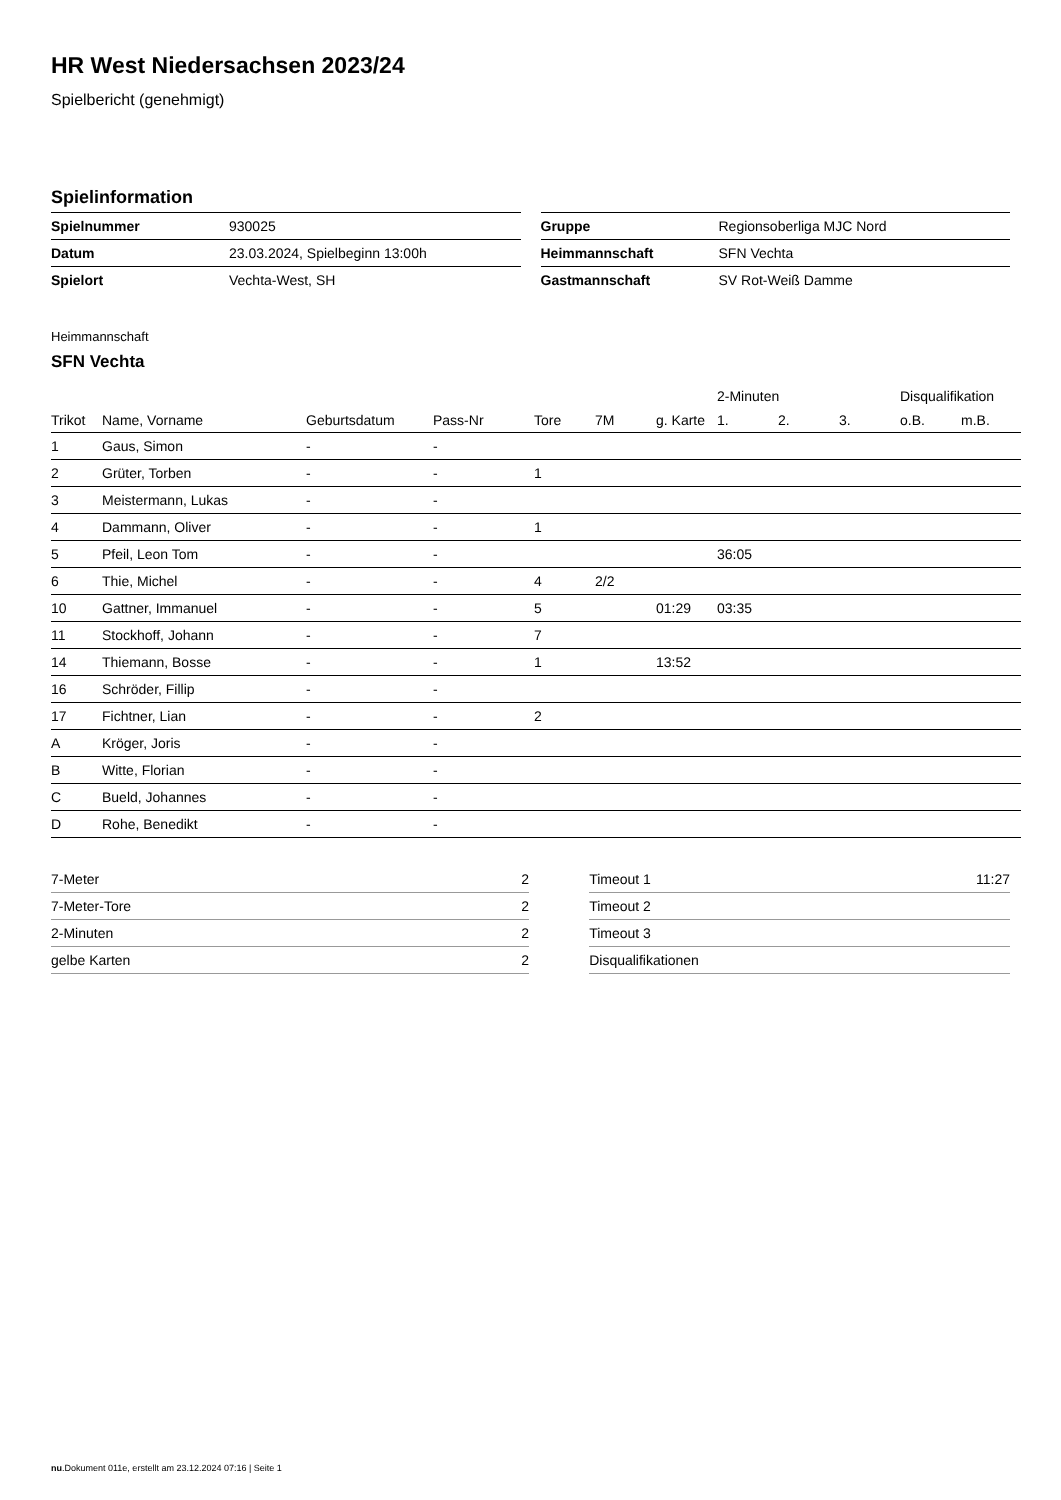HR West Niedersachsen 2023/24
Spielbericht (genehmigt)
Spielinformation
| Spielnummer | 930025 |
| Datum | 23.03.2024, Spielbeginn 13:00h |
| Spielort | Vechta-West, SH |
| Gruppe | Regionsoberliga MJC Nord |
| Heimmannschaft | SFN Vechta |
| Gastmannschaft | SV Rot-Weiß Damme |
Heimmannschaft
SFN Vechta
| | | | | | | | 2-Minuten | | | Disqualifikation | |
| --- | --- | --- | --- | --- | --- | --- | --- | --- | --- | --- | --- |
| Trikot | Name, Vorname | Geburtsdatum | Pass-Nr | Tore | 7M | g. Karte | 1. | 2. | 3. | o.B. | m.B. |
| 1 | Gaus, Simon | - | - | | | | | | | | |
| 2 | Grüter, Torben | - | - | 1 | | | | | | | |
| 3 | Meistermann, Lukas | - | - | | | | | | | | |
| 4 | Dammann, Oliver | - | - | 1 | | | | | | | |
| 5 | Pfeil, Leon Tom | - | - | | | | 36:05 | | | | |
| 6 | Thie, Michel | - | - | 4 | 2/2 | | | | | | |
| 10 | Gattner, Immanuel | - | - | 5 | | 01:29 | 03:35 | | | | |
| 11 | Stockhoff, Johann | - | - | 7 | | | | | | | |
| 14 | Thiemann, Bosse | - | - | 1 | | 13:52 | | | | | |
| 16 | Schröder, Fillip | - | - | | | | | | | | |
| 17 | Fichtner, Lian | - | - | 2 | | | | | | | |
| A | Kröger, Joris | - | - | | | | | | | | |
| B | Witte, Florian | - | - | | | | | | | | |
| C | Bueld, Johannes | - | - | | | | | | | | |
| D | Rohe, Benedikt | - | - | | | | | | | | |
| 7-Meter | 2 |
| 7-Meter-Tore | 2 |
| 2-Minuten | 2 |
| gelbe Karten | 2 |
| Timeout 1 | 11:27 |
| Timeout 2 | |
| Timeout 3 | |
| Disqualifikationen | |
nu.Dokument 011e, erstellt am 23.12.2024 07:16 | Seite 1